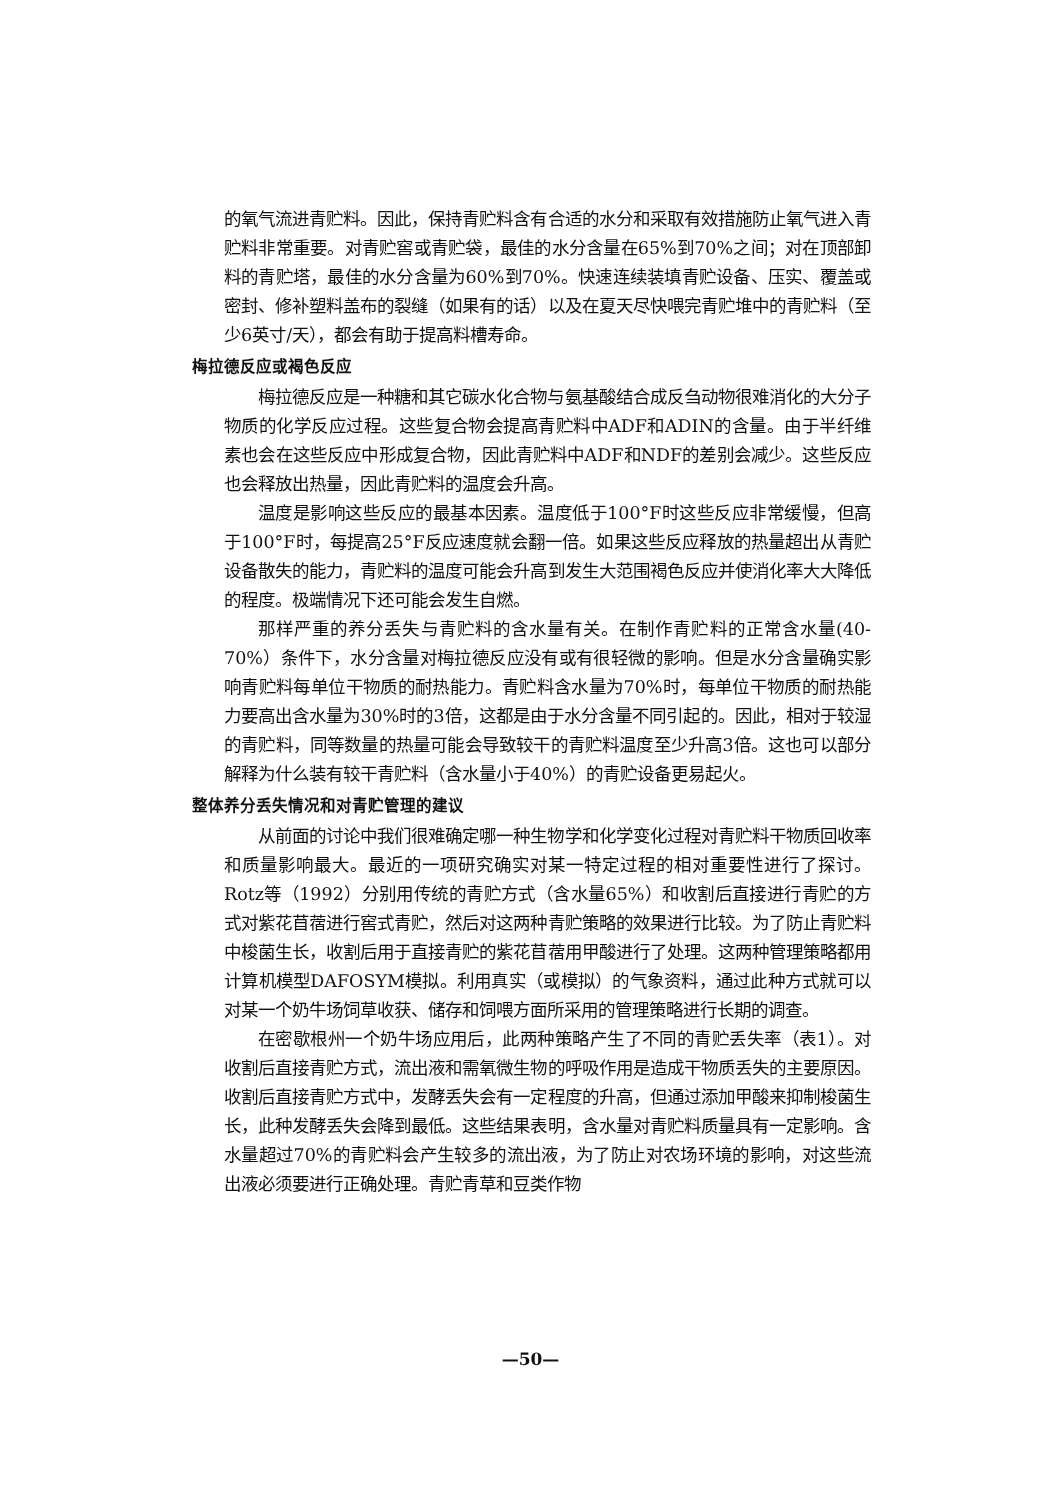的氧气流进青贮料。因此，保持青贮料含有合适的水分和采取有效措施防止氧气进入青贮料非常重要。对青贮窖或青贮袋，最佳的水分含量在65%到70%之间；对在顶部卸料的青贮塔，最佳的水分含量为60%到70%。快速连续装填青贮设备、压实、覆盖或密封、修补塑料盖布的裂缝（如果有的话）以及在夏天尽快喂完青贮堆中的青贮料（至少6英寸/天），都会有助于提高料槽寿命。
梅拉德反应或褐色反应
梅拉德反应是一种糖和其它碳水化合物与氨基酸结合成反刍动物很难消化的大分子物质的化学反应过程。这些复合物会提高青贮料中ADF和ADIN的含量。由于半纤维素也会在这些反应中形成复合物，因此青贮料中ADF和NDF的差别会减少。这些反应也会释放出热量，因此青贮料的温度会升高。
温度是影响这些反应的最基本因素。温度低于100°F时这些反应非常缓慢，但高于100°F时，每提高25°F反应速度就会翻一倍。如果这些反应释放的热量超出从青贮设备散失的能力，青贮料的温度可能会升高到发生大范围褐色反应并使消化率大大降低的程度。极端情况下还可能会发生自燃。
那样严重的养分丢失与青贮料的含水量有关。在制作青贮料的正常含水量(40-70%）条件下，水分含量对梅拉德反应没有或有很轻微的影响。但是水分含量确实影响青贮料每单位干物质的耐热能力。青贮料含水量为70%时，每单位干物质的耐热能力要高出含水量为30%时的3倍，这都是由于水分含量不同引起的。因此，相对于较湿的青贮料，同等数量的热量可能会导致较干的青贮料温度至少升高3倍。这也可以部分解释为什么装有较干青贮料（含水量小于40%）的青贮设备更易起火。
整体养分丢失情况和对青贮管理的建议
从前面的讨论中我们很难确定哪一种生物学和化学变化过程对青贮料干物质回收率和质量影响最大。最近的一项研究确实对某一特定过程的相对重要性进行了探讨。Rotz等（1992）分别用传统的青贮方式（含水量65%）和收割后直接进行青贮的方式对紫花苜蓿进行窖式青贮，然后对这两种青贮策略的效果进行比较。为了防止青贮料中梭菌生长，收割后用于直接青贮的紫花苜蓿用甲酸进行了处理。这两种管理策略都用计算机模型DAFOSYM模拟。利用真实（或模拟）的气象资料，通过此种方式就可以对某一个奶牛场饲草收获、储存和饲喂方面所采用的管理策略进行长期的调查。
在密歇根州一个奶牛场应用后，此两种策略产生了不同的青贮丢失率（表1）。对收割后直接青贮方式，流出液和需氧微生物的呼吸作用是造成干物质丢失的主要原因。收割后直接青贮方式中，发酵丢失会有一定程度的升高，但通过添加甲酸来抑制梭菌生长，此种发酵丢失会降到最低。这些结果表明，含水量对青贮料质量具有一定影响。含水量超过70%的青贮料会产生较多的流出液，为了防止对农场环境的影响，对这些流出液必须要进行正确处理。青贮青草和豆类作物
—50—